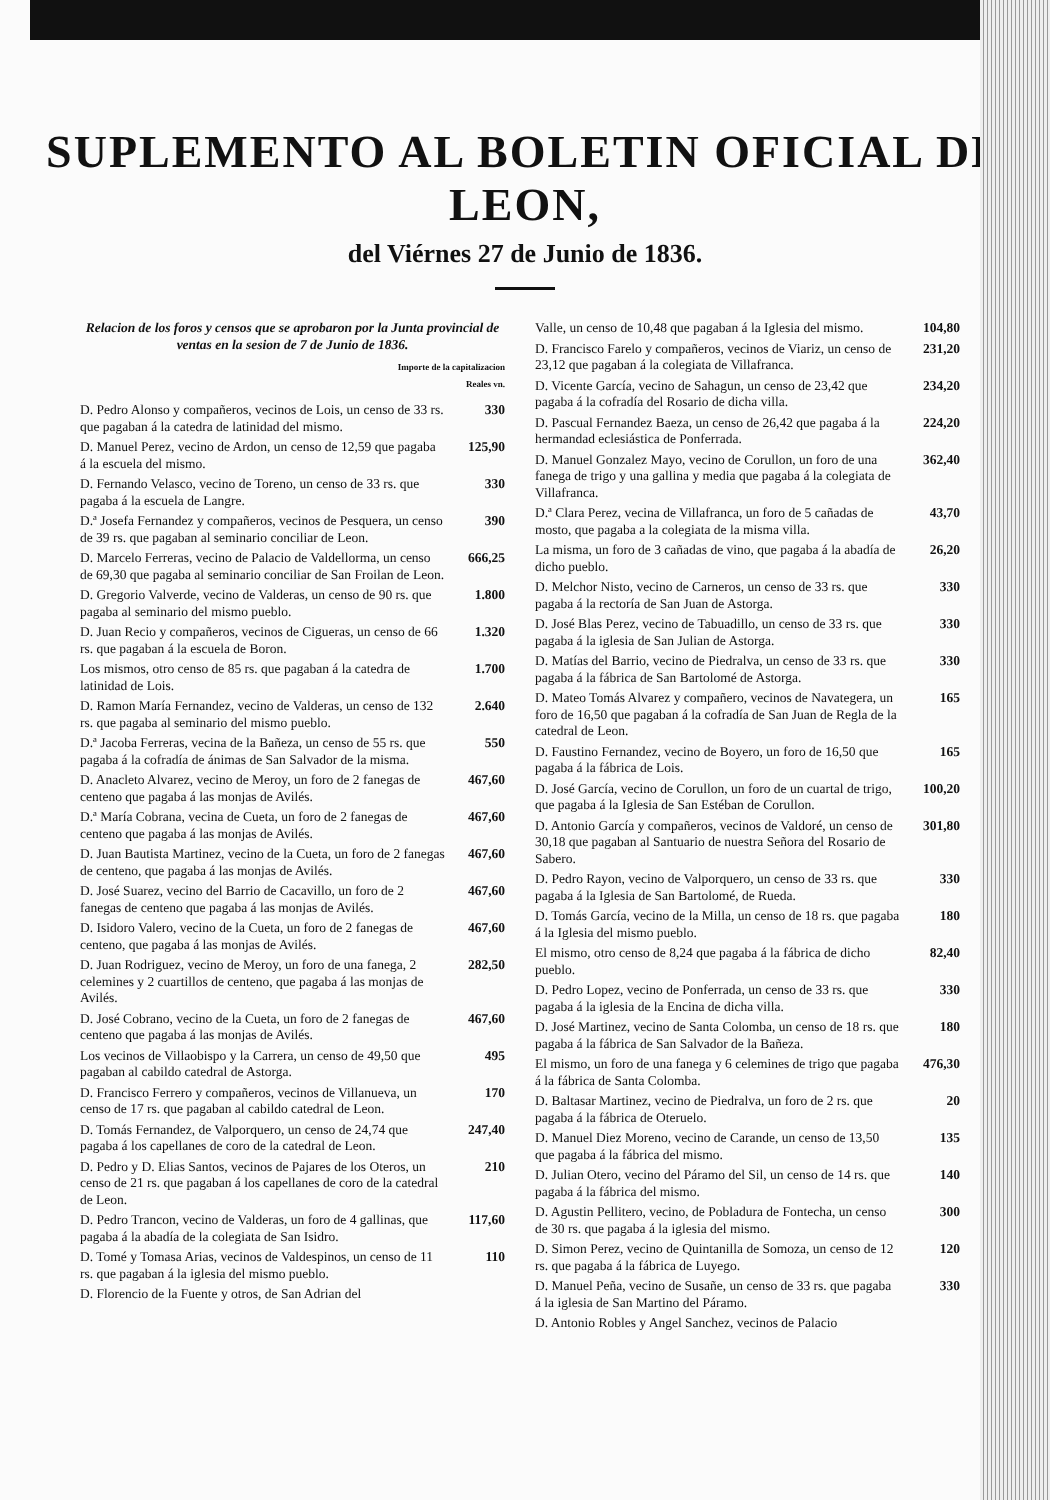SUPLEMENTO AL BOLETIN OFICIAL DE LEON,
del Viérnes 27 de Junio de 1836.
Relacion de los foros y censos que se aprobaron por la Junta provincial de ventas en la sesion de 7 de Junio de 1836.
Importe de la capitalizacion
Reales vn.
D. Pedro Alonso y compañeros, vecinos de Lois, un censo de 33 rs. que pagaban á la catedra de latinidad del mismo. 330
D. Manuel Perez, vecino de Ardon, un censo de 12,59 que pagaba á la escuela del mismo. 125,90
D. Fernando Velasco, vecino de Toreno, un censo de 33 rs. que pagaba á la escuela de Langre. 330
D.ª Josefa Fernandez y compañeros, vecinos de Pesquera, un censo de 39 rs. que pagaban al seminario conciliar de Leon. 390
D. Marcelo Ferreras, vecino de Palacio de Valdellorma, un censo de 69,30 que pagaba al seminario conciliar de San Froilan de Leon. 666,25
D. Gregorio Valverde, vecino de Valderas, un censo de 90 rs. que pagaba al seminario del mismo pueblo. 1.800
D. Juan Recio y compañeros, vecinos de Cigueras, un censo de 66 rs. que pagaban á la escuela de Boron. 1.320
Los mismos, otro censo de 85 rs. que pagaban á la catedra de latinidad de Lois. 1.700
D. Ramon María Fernandez, vecino de Valderas, un censo de 132 rs. que pagaba al seminario del mismo pueblo. 2.640
D.ª Jacoba Ferreras, vecina de la Bañeza, un censo de 55 rs. que pagaba á la cofradía de ánimas de San Salvador de la misma. 550
D. Anacleto Alvarez, vecino de Meroy, un foro de 2 fanegas de centeno que pagaba á las monjas de Avilés. 467,60
D.ª María Cobrana, vecina de Cueta, un foro de 2 fanegas de centeno que pagaba á las monjas de Avilés. 467,60
D. Juan Bautista Martinez, vecino de la Cueta, un foro de 2 fanegas de centeno, que pagaba á las monjas de Avilés. 467,60
D. José Suarez, vecino del Barrio de Cacavillo, un foro de 2 fanegas de centeno que pagaba á las monjas de Avilés. 467,60
D. Isidoro Valero, vecino de la Cueta, un foro de 2 fanegas de centeno, que pagaba á las monjas de Avilés. 467,60
D. Juan Rodriguez, vecino de Meroy, un foro de una fanega, 2 celemines y 2 cuartillos de centeno, que pagaba á las monjas de Avilés. 282,50
D. José Cobrano, vecino de la Cueta, un foro de 2 fanegas de centeno que pagaba á las monjas de Avilés. 467,60
Los vecinos de Villaobispo y la Carrera, un censo de 49,50 que pagaban al cabildo catedral de Astorga. 495
D. Francisco Ferrero y compañeros, vecinos de Villanueva, un censo de 17 rs. que pagaban al cabildo catedral de Leon. 170
D. Tomás Fernandez, de Valporquero, un censo de 24,74 que pagaba á los capellanes de coro de la catedral de Leon. 247,40
D. Pedro y D. Elias Santos, vecinos de Pajares de los Oteros, un censo de 21 rs. que pagaban á los capellanes de coro de la catedral de Leon. 210
D. Pedro Trancon, vecino de Valderas, un foro de 4 gallinas, que pagaba á la abadía de la colegiata de San Isidro. 117,60
D. Tomé y Tomasa Arias, vecinos de Valdespinos, un censo de 11 rs. que pagaban á la iglesia del mismo pueblo. 110
D. Florencio de la Fuente y otros, de San Adrian del
Valle, un censo de 10,48 que pagaban á la Iglesia del mismo. 104,80
D. Francisco Farelo y compañeros, vecinos de Viariz, un censo de 23,12 que pagaban á la colegiata de Villafranca. 231,20
D. Vicente García, vecino de Sahagun, un censo de 23,42 que pagaba á la cofradía del Rosario de dicha villa. 234,20
D. Pascual Fernandez Baeza, un censo de 26,42 que pagaba á la hermandad eclesiástica de Ponferrada. 224,20
D. Manuel Gonzalez Mayo, vecino de Corullon, un foro de una fanega de trigo y una gallina y media que pagaba á la colegiata de Villafranca. 362,40
D.ª Clara Perez, vecina de Villafranca, un foro de 5 cañadas de mosto, que pagaba a la colegiata de la misma villa. 43,70
La misma, un foro de 3 cañadas de vino, que pagaba á la abadía de dicho pueblo. 26,20
D. Melchor Nisto, vecino de Carneros, un censo de 33 rs. que pagaba á la rectoría de San Juan de Astorga. 330
D. José Blas Perez, vecino de Tabuadillo, un censo de 33 rs. que pagaba á la iglesia de San Julian de Astorga. 330
D. Matías del Barrio, vecino de Piedralva, un censo de 33 rs. que pagaba á la fábrica de San Bartolomé de Astorga. 330
D. Mateo Tomás Alvarez y compañero, vecinos de Navategera, un foro de 16,50 que pagaban á la cofradía de San Juan de Regla de la catedral de Leon. 165
D. Faustino Fernandez, vecino de Boyero, un foro de 16,50 que pagaba á la fábrica de Lois. 165
D. José García, vecino de Corullon, un foro de un cuartal de trigo, que pagaba á la Iglesia de San Estéban de Corullon. 100,20
D. Antonio García y compañeros, vecinos de Valdoré, un censo de 30,18 que pagaban al Santuario de nuestra Señora del Rosario de Sabero. 301,80
D. Pedro Rayon, vecino de Valporquero, un censo de 33 rs. que pagaba á la Iglesia de San Bartolomé, de Rueda. 330
D. Tomás García, vecino de la Milla, un censo de 18 rs. que pagaba á la Iglesia del mismo pueblo. 180
El mismo, otro censo de 8,24 que pagaba á la fábrica de dicho pueblo. 82,40
D. Pedro Lopez, vecino de Ponferrada, un censo de 33 rs. que pagaba á la iglesia de la Encina de dicha villa. 330
D. José Martinez, vecino de Santa Colomba, un censo de 18 rs. que pagaba á la fábrica de San Salvador de la Bañeza. 180
El mismo, un foro de una fanega y 6 celemines de trigo que pagaba á la fábrica de Santa Colomba. 476,30
D. Baltasar Martinez, vecino de Piedralva, un foro de 2 rs. que pagaba á la fábrica de Oteruelo. 20
D. Manuel Diez Moreno, vecino de Carande, un censo de 13,50 que pagaba á la fábrica del mismo. 135
D. Julian Otero, vecino del Páramo del Sil, un censo de 14 rs. que pagaba á la fábrica del mismo. 140
D. Agustin Pellitero, vecino, de Pobladura de Fontecha, un censo de 30 rs. que pagaba á la iglesia del mismo. 300
D. Simon Perez, vecino de Quintanilla de Somoza, un censo de 12 rs. que pagaba á la fábrica de Luyego. 120
D. Manuel Peña, vecino de Susañe, un censo de 33 rs. que pagaba á la iglesia de San Martino del Páramo. 330
D. Antonio Robles y Angel Sanchez, vecinos de Palacio